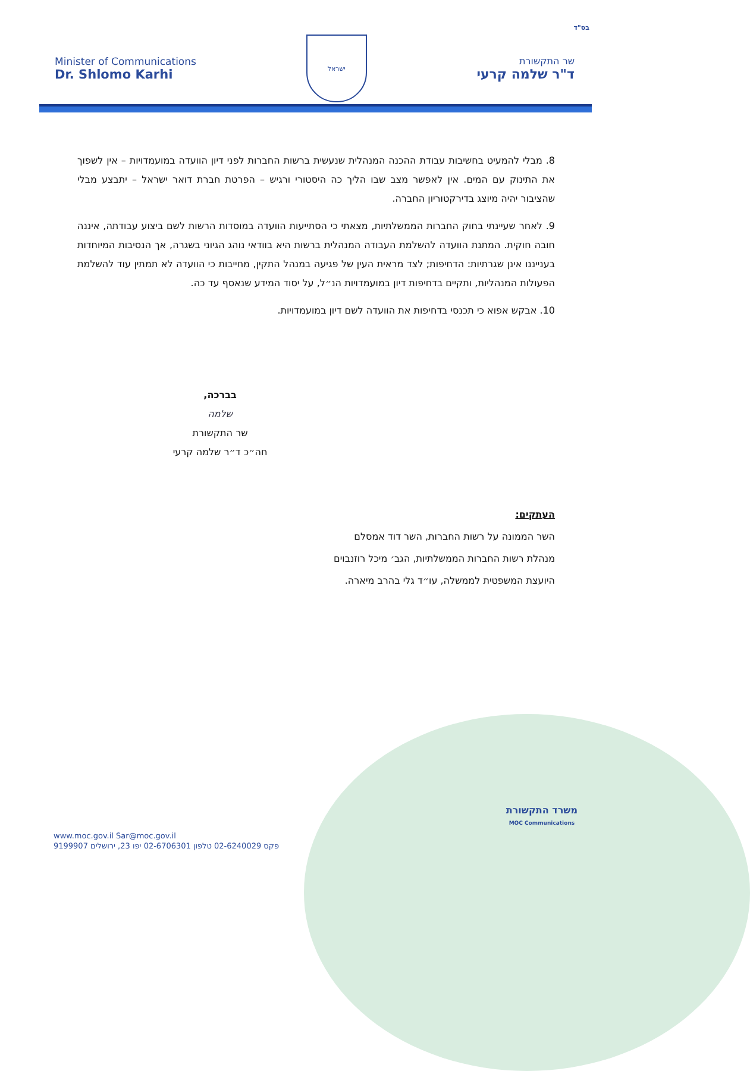בס"ד
Minister of Communications
Dr. Shlomo Karhi
ישראל
שר התקשורת
ד"ר שלמה קרעי
8. מבלי להמעיט בחשיבות עבודת ההכנה המנהלית שנעשית ברשות החברות לפני דיון הוועדה במועמדויות – אין לשפוך את התינוק עם המים. אין לאפשר מצב שבו הליך כה היסטורי ורגיש – הפרטת חברת דואר ישראל – יתבצע מבלי שהציבור יהיה מיוצג בדירקטוריון החברה.
9. לאחר שעיינתי בחוק החברות הממשלתיות, מצאתי כי הסתייעות הוועדה במוסדות הרשות לשם ביצוע עבודתה, איננה חובה חוקית. המתנת הוועדה להשלמת העבודה המנהלית ברשות היא בוודאי נוהג הגיוני בשגרה, אך הנסיבות המיוחדות בענייננו אינן שגרתיות: הדחיפות; לצד מראית העין של פגיעה במנהל התקין, מחייבות כי הוועדה לא תמתין עוד להשלמת הפעולות המנהליות, ותקיים בדחיפות דיון במועמדויות הנ״ל, על יסוד המידע שנאסף עד כה.
10. אבקש אפוא כי תכנסי בדחיפות את הוועדה לשם דיון במועמדויות.
בברכה,
שלמה
שר התקשורת
חה״כ ד״ר שלמה קרעי
העתקים:
השר הממונה על רשות החברות, השר דוד אמסלם
מנהלת רשות החברות הממשלתיות, הגב׳ מיכל רוזנבוים
היועצת המשפטית לממשלה, עו״ד גלי בהרב מיארה.
www.moc.gov.il Sar@moc.gov.il
פקס 02-6240029 טלפון 02-6706301 יפו 23, ירושלים 9199907
משרד התקשורת
MOC Communications